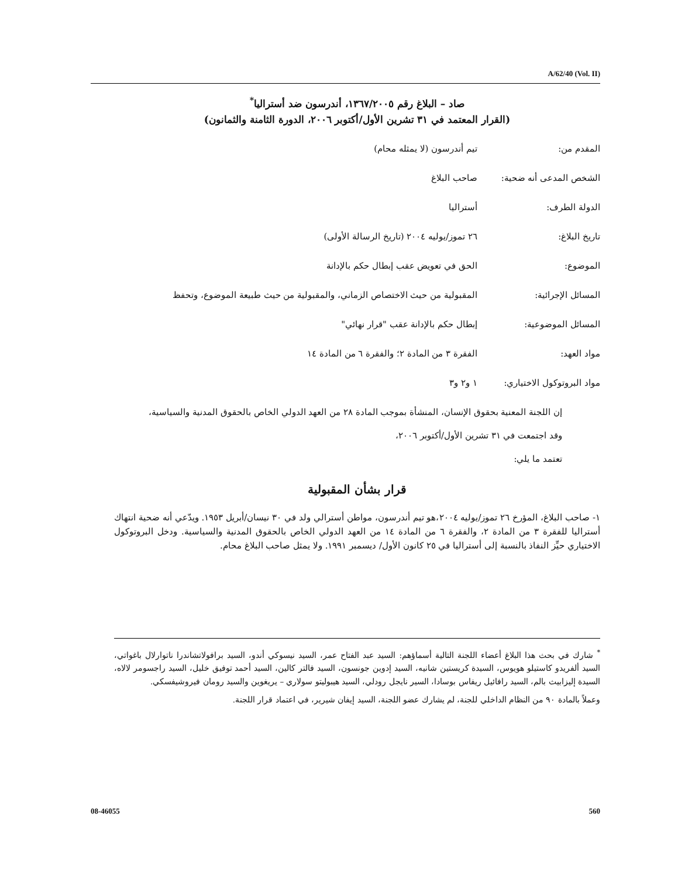A/62/40 (Vol. II)
صاد – البلاغ رقم ١٣٦٧/٢٠٠٥، أندرسون ضد أستراليا<sup>*</sup>
(القرار المعتمد في ٣١ تشرين الأول/أكتوبر ٢٠٠٦، الدورة الثامنة والثمانون)
| المقدم من: | تيم أندرسون (لا يمثله محام) |
| الشخص المدعى أنه ضحية: | صاحب البلاغ |
| الدولة الطرف: | أستراليا |
| تاريخ البلاغ: | ٢٦ تموز/يوليه ٢٠٠٤ (تاريخ الرسالة الأولى) |
| الموضوع: | الحق في تعويض عقب إبطال حكم بالإدانة |
| المسائل الإجرائية: | المقبولية من حيث الاختصاص الزماني، والمقبولية من حيث طبيعة الموضوع، وتحفظ |
| المسائل الموضوعية: | إبطال حكم بالإدانة عقب "قرار نهائي" |
| مواد العهد: | الفقرة ٣ من المادة ٢؛ والفقرة ٦ من المادة ١٤ |
| مواد البروتوكول الاختياري: | ١ و٢ و٣ |
إن اللجنة المعنية بحقوق الإنسان، المنشأة بموجب المادة ٢٨ من العهد الدولي الخاص بالحقوق المدنية والسياسية،
وقد اجتمعت في ٣١ تشرين الأول/أكتوبر ٢٠٠٦،
تعتمد ما يلي:
قرار بشأن المقبولية
١- صاحب البلاغ، المؤرخ ٢٦ تموز/يوليه ٢٠٠٤،هو تيم أندرسون، مواطن أسترالي ولد في ٣٠ نيسان/أبريل ١٩٥٣. ويدّعي أنه ضحية انتهاك أستراليا للفقرة ٣ من المادة ٢، والفقرة ٦ من المادة ١٤ من العهد الدولي الخاص بالحقوق المدنية والسياسية. ودخل البروتوكول الاختياري حيِّز النفاذ بالنسبة إلى أستراليا في ٢٥ كانون الأول/ ديسمبر ١٩٩١. ولا يمثل صاحب البلاغ محام.
<sup>*</sup> شارك في بحث هذا البلاغ أعضاء اللجنة التالية أسماؤهم: السيد عبد الفتاح عمر، السيد نيسوكي أندو، السيد برافولاتشاندرا ناتوارلال باغواتي، السيد ألفريدو كاستيلو هويوس، السيدة كريستين شانيه، السيد إدوين جونسون، السيد فالتر كالين، السيد أحمد توفيق خليل، السيد راجسومر لالاه، السيدة إليزابيث بالم، السيد رافائيل ريفاس بوسادا، السير نايجل رودلي، السيد هيبوليتو سولاري – يريغوين والسيد رومان فيروشيفسكي.
وعملاً بالمادة ٩٠ من النظام الداخلي للجنة، لم يشارك عضو اللجنة، السيد إيفان شيرير، في اعتماد قرار اللجنة.
08-46055 560